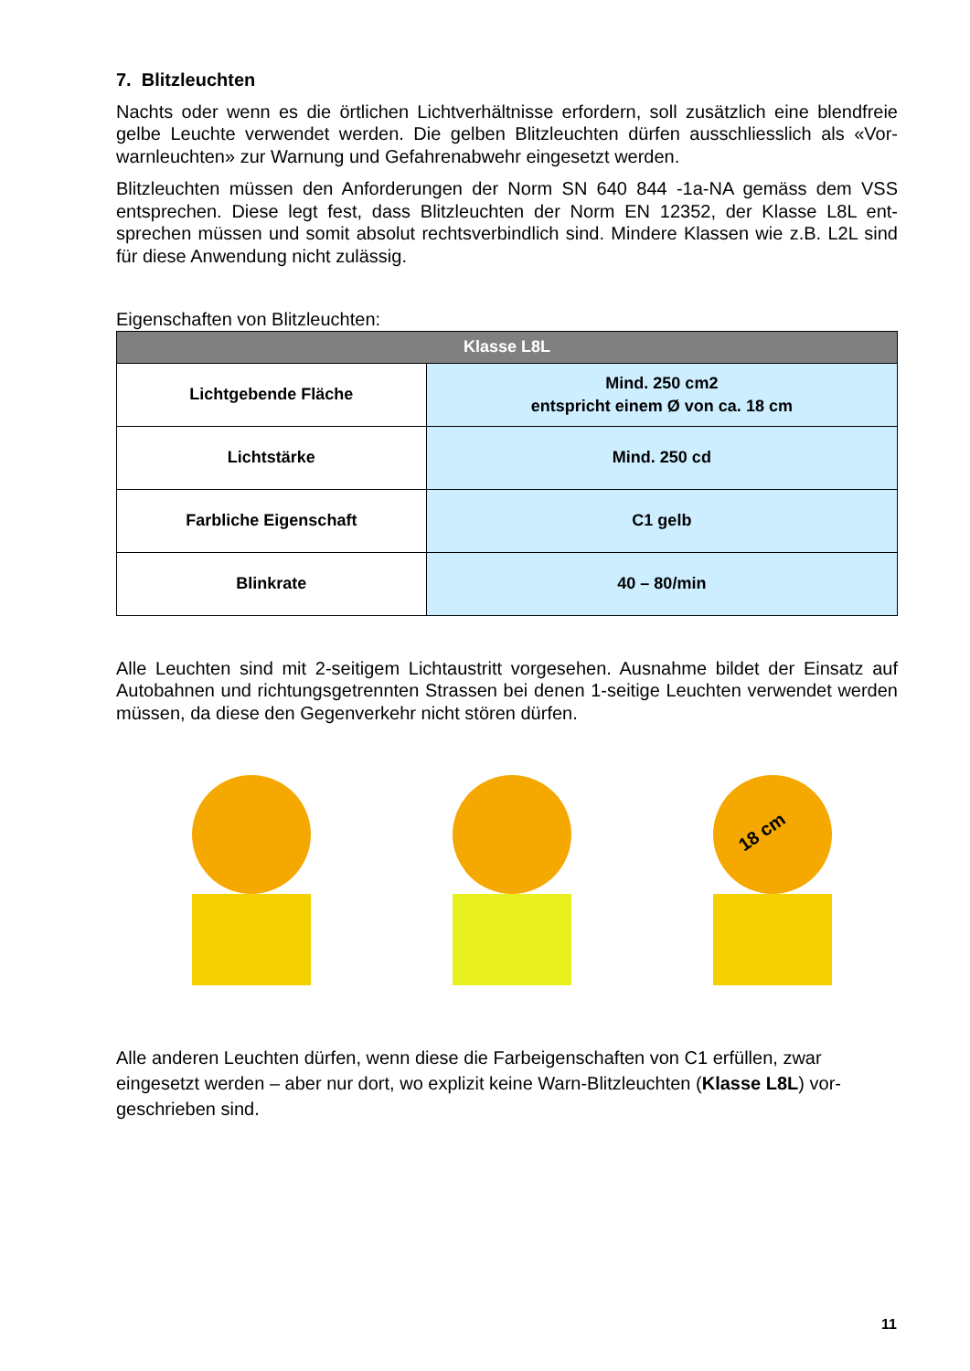7. Blitzleuchten
Nachts oder wenn es die örtlichen Lichtverhältnisse erfordern, soll zusätzlich eine blendfreie gelbe Leuchte verwendet werden. Die gelben Blitzleuchten dürfen ausschliesslich als «Vor-warnleuchten» zur Warnung und Gefahrenabwehr eingesetzt werden.
Blitzleuchten müssen den Anforderungen der Norm SN 640 844 -1a-NA gemäss dem VSS entsprechen. Diese legt fest, dass Blitzleuchten der Norm EN 12352, der Klasse L8L ent-sprechen müssen und somit absolut rechtsverbindlich sind. Mindere Klassen wie z.B. L2L sind für diese Anwendung nicht zulässig.
Eigenschaften von Blitzleuchten:
| Klasse L8L | |
| --- | --- |
| Lichtgebende Fläche | Mind. 250 cm2 entspricht einem Ø von ca. 18 cm |
| Lichtstärke | Mind. 250 cd |
| Farbliche Eigenschaft | C1 gelb |
| Blinkrate | 40 – 80/min |
Alle Leuchten sind mit 2-seitigem Lichtaustritt vorgesehen. Ausnahme bildet der Einsatz auf Autobahnen und richtungsgetrennten Strassen bei denen 1-seitige Leuchten verwendet werden müssen, da diese den Gegenverkehr nicht stören dürfen.
18 cm
Alle anderen Leuchten dürfen, wenn diese die Farbeigenschaften von C1 erfüllen, zwar eingesetzt werden – aber nur dort, wo explizit keine Warn-Blitzleuchten (Klasse L8L) vor-geschrieben sind.
11